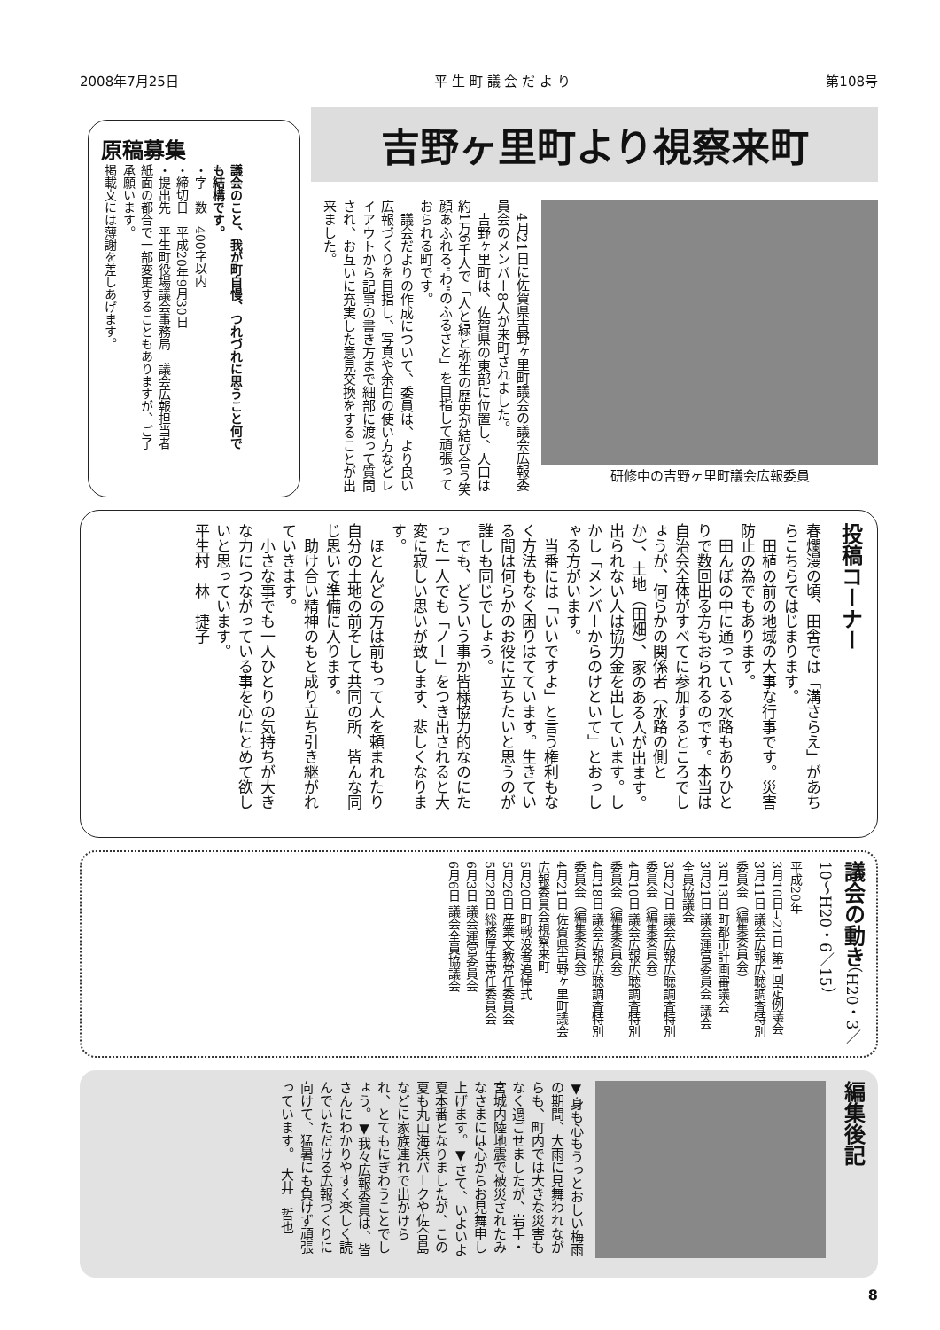2008年7月25日 平 生 町 議 会 だ よ り 第108号
吉野ヶ里町より視察来町
研修中の吉野ヶ里町議会広報委員
　4月21日に佐賀県吉野ヶ里町議会の議会広報委員会のメンバー8人が来町されました。
　吉野ヶ里町は、佐賀県の東部に位置し、人口は約1万6千人で「人と緑と弥生の歴史が結び合う笑顔あふれる"わ"のふるさと」を目指して頑張っておられる町です。
　議会だよりの作成について、委員は、より良い広報づくりを目指し、写真や余白の使い方などレイアウトから記事の書き方まで細部に渡って質問され、お互いに充実した意見交換をすることが出来ました。
原稿募集
議会のこと、我が町自慢、つれづれに思うこと何でも結構です。
・字　数　400字以内
・締切日　平成20年9月30日
・提出先　平生町役場議会事務局　議会広報担当者
紙面の都合で一部変更することもありますが、ご了承願います。
掲載文には薄謝を差しあげます。
投稿コーナー
春爛漫の頃、田舎では「溝さらえ」があちらこちらではじまります。
　田植の前の地域の大事な行事です。災害防止の為でもあります。
　田んぼの中に通っている水路もありひとりで数回出る方もおられるのです。本当は自治会全体がすべてに参加するところでしょうが、何らかの関係者（水路の側とか）、土地（田畑）、家のある人が出ます。出られない人は協力金を出しています。しかし「メンバーからのけといて」とおっしゃる方がいます。
　当番には「いいですよ」と言う権利もなく方法もなく困りはてています。生きている間は何らかのお役に立ちたいと思うのが誰しも同じでしょう。
　でも、どういう事か皆様協力的なのにたった一人でも「ノー」をつき出されると大変に寂しい思いが致します、悲しくなります。
　ほとんどの方は前もって人を頼まれたり自分の土地の前そして共同の所、皆んな同じ思いで準備に入ります。
　助け合い精神のもと成り立ち引き継がれていきます。
　小さな事でも一人ひとりの気持ちが大きな力につながっている事を心にとめて欲しいと思っています。
平生村　林　捷子
議会の動き（H20・3／10〜H20・6／15）
平成20年
3月10日→21日 第1回定例議会
3月11日 議会広報広聴調査特別委員会（編集委員会）
3月13日 町都市計画審議会
3月21日 議会運営委員会 議会全員協議会
3月27日 議会広報広聴調査特別委員会（編集委員会）
4月10日 議会広報広聴調査特別委員会（編集委員会）
4月18日 議会広報広聴調査特別委員会（編集委員会）
4月21日 佐賀県吉野ヶ里町議会広報委員会視察来町
5月20日 町戦没者追悼式
5月26日 産業文教常任委員会
5月28日 総務厚生常任委員会
6月3日 議会運営委員会
6月6日 議会全員協議会
編集後記
▼身も心もうっとおしい梅雨の期間、大雨に見舞われながらも、町内では大きな災害もなく過ごせましたが、岩手・宮城内陸地震で被災されたみなさまには心からお見舞申し上げます。▼さて、いよいよ夏本番となりましたが、この夏も丸山海浜パークや佐合島などに家族連れで出かけられ、とてもにぎわうことでしょう。▼我々広報委員は、皆さんにわかりやすく楽しく読んでいただける広報づくりに向けて、猛暑にも負けず頑張っています。　大井　哲也
8